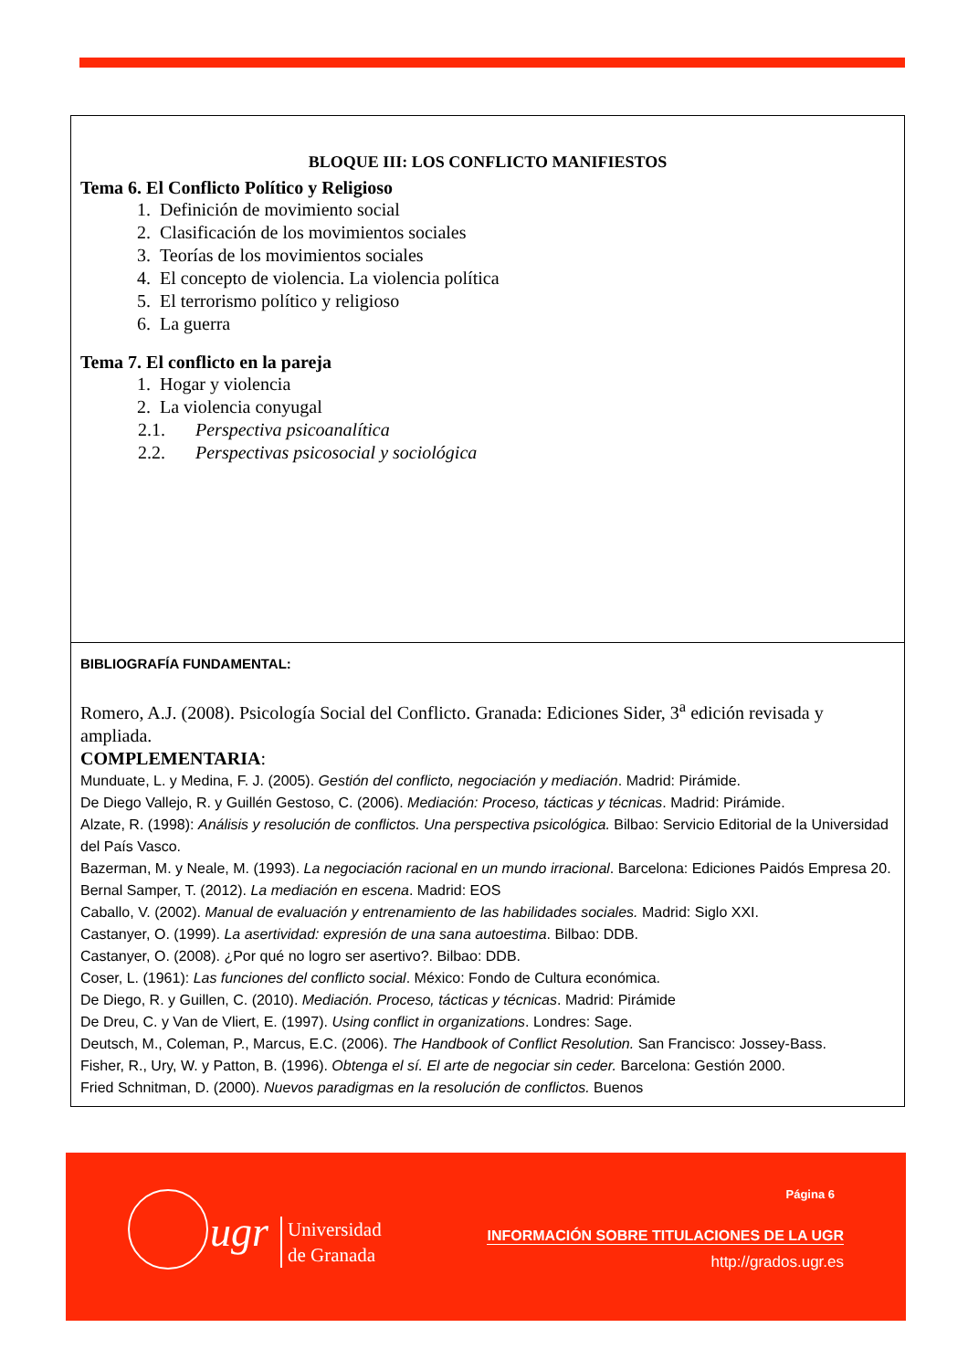| BLOQUE III: LOS CONFLICTO MANIFIESTOS Tema 6. El Conflicto Político y Religioso 1. Definición de movimiento social 2. Clasificación de los movimientos sociales 3. Teorías de los movimientos sociales 4. El concepto de violencia. La violencia política 5. El terrorismo político y religioso 6. La guerra Tema 7. El conflicto en la pareja 1. Hogar y violencia 2. La violencia conyugal 2.1. Perspectiva psicoanalítica 2.2. Perspectivas psicosocial y sociológica |
| BIBLIOGRAFÍA FUNDAMENTAL: Romero, A.J. (2008). Psicología Social del Conflicto. Granada: Ediciones Sider, 3<sup>a</sup> edición revisada y ampliada. COMPLEMENTARIA : Munduate, L. y Medina, F. J. (2005). Gestión del conflicto, negociación y mediación . Madrid: Pirámide. De Diego Vallejo, R. y Guillén Gestoso, C. (2006). Mediación: Proceso, tácticas y técnicas . Madrid: Pirámide. Alzate, R. (1998): Análisis y resolución de conflictos. Una perspectiva psicológica. Bilbao: Servicio Editorial de la Universidad del País Vasco. Bazerman, M. y Neale, M. (1993). La negociación racional en un mundo irracional . Barcelona: Ediciones Paidós Empresa 20. Bernal Samper, T. (2012). La mediación en escena . Madrid: EOS Caballo, V. (2002). Manual de evaluación y entrenamiento de las habilidades sociales. Madrid: Siglo XXI. Castanyer, O. (1999). La asertividad: expresión de una sana autoestima . Bilbao: DDB. Castanyer, O. (2008). ¿Por qué no logro ser asertivo?. Bilbao: DDB. Coser, L. (1961): Las funciones del conflicto social . México: Fondo de Cultura económica. De Diego, R. y Guillen, C. (2010). Mediación. Proceso, tácticas y técnicas . Madrid: Pirámide De Dreu, C. y Van de Vliert, E. (1997). Using conflict in organizations . Londres: Sage. Deutsch, M., Coleman, P., Marcus, E.C. (2006). The Handbook of Conflict Resolution. San Francisco: Jossey-Bass. Fisher, R., Ury, W. y Patton, B. (1996). Obtenga el sí. El arte de negociar sin ceder. Barcelona: Gestión 2000. Fried Schnitman, D. (2000). Nuevos paradigmas en la resolución de conflictos. Buenos |
ugr
Universidad
de Granada
Página 6
INFORMACIÓN SOBRE TITULACIONES DE LA UGR
http://grados.ugr.es